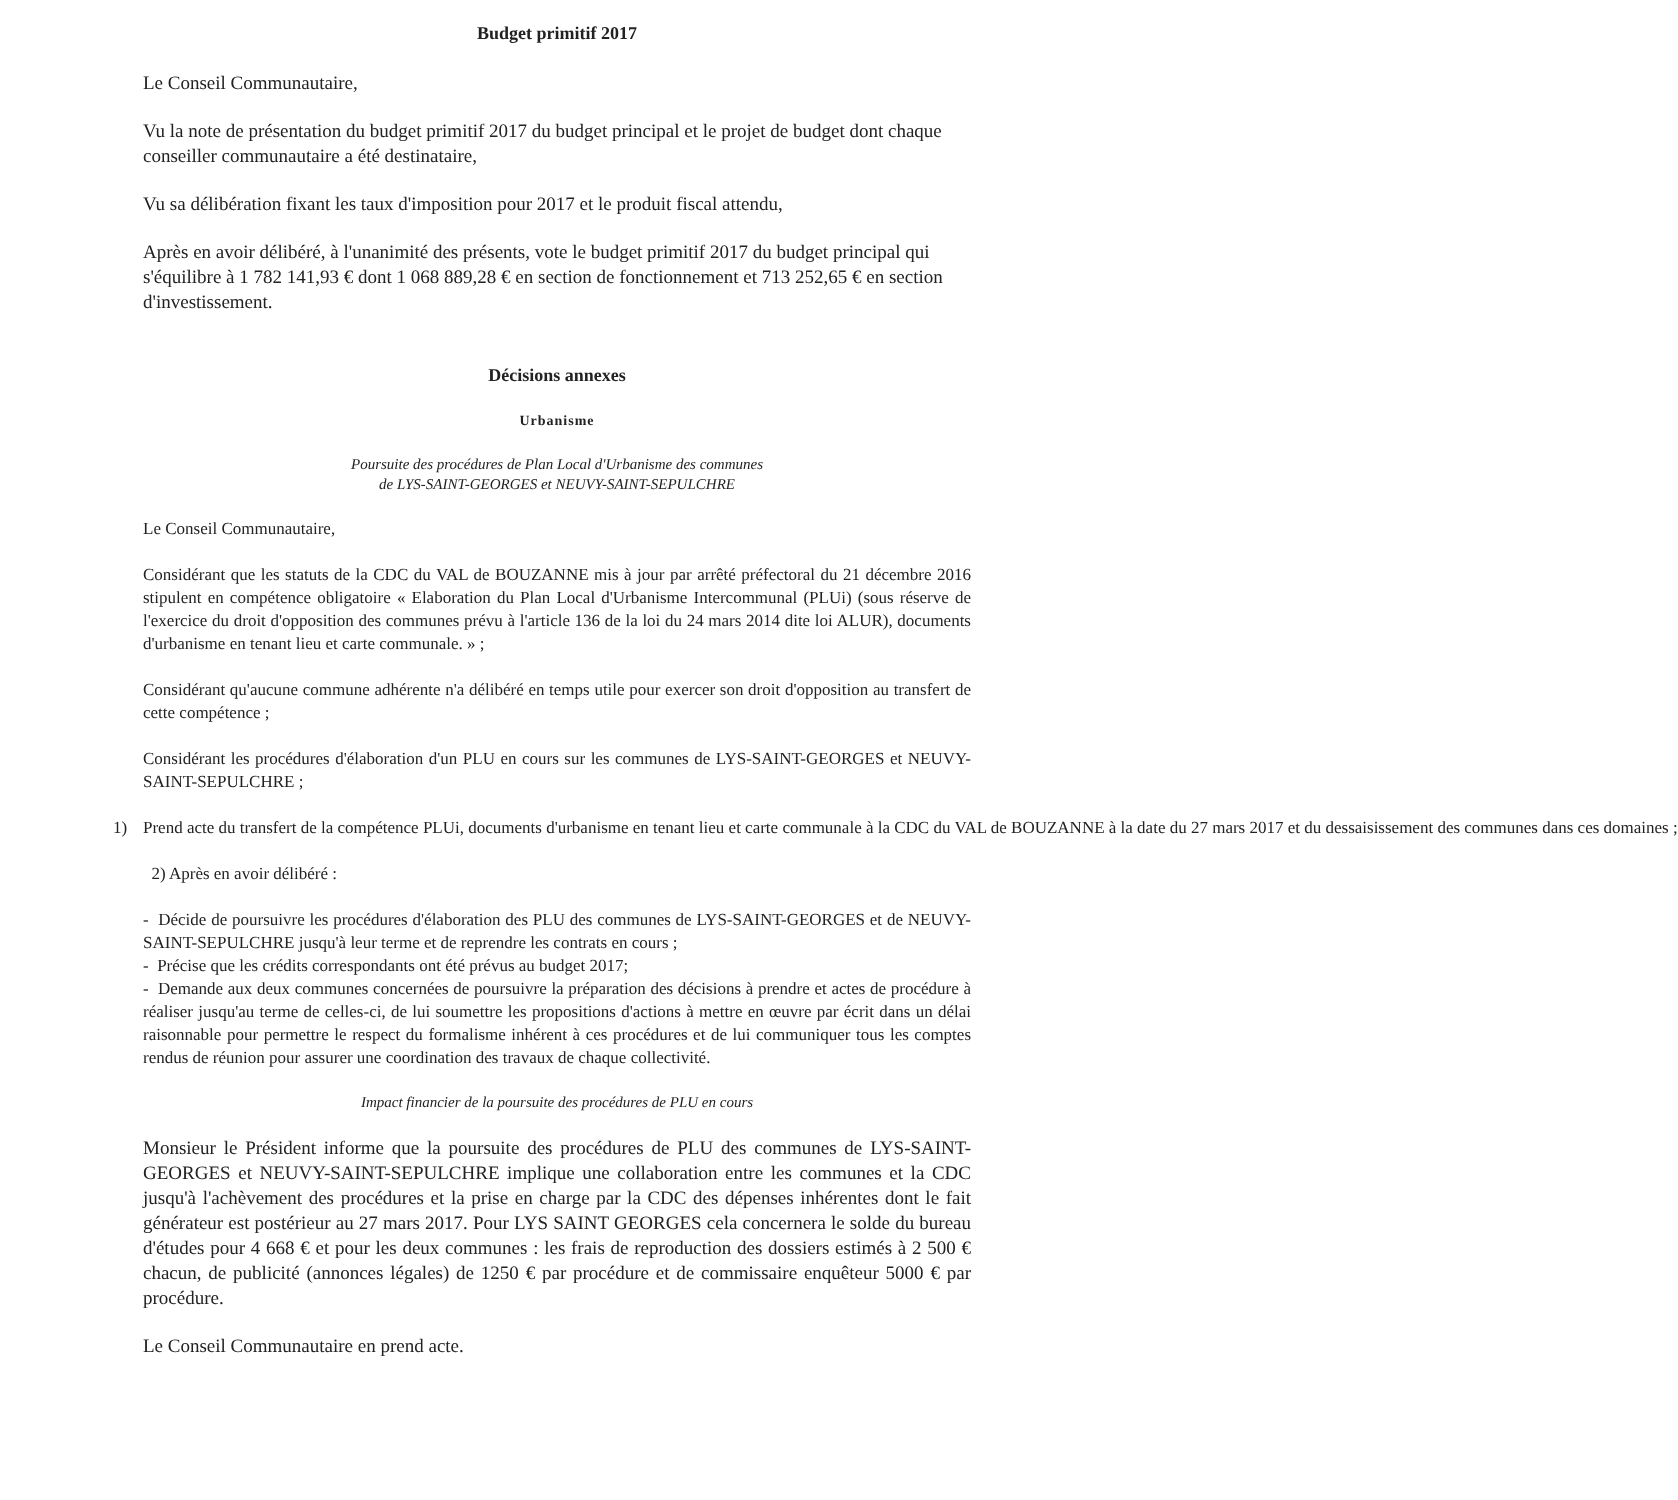Budget primitif 2017
Le Conseil Communautaire,
Vu la note de présentation du budget primitif 2017 du budget principal et le projet de budget dont chaque conseiller communautaire a été destinataire,
Vu sa délibération fixant les taux d'imposition pour 2017 et le produit fiscal attendu,
Après en avoir délibéré, à l'unanimité des présents, vote le budget primitif 2017 du budget principal qui s'équilibre à 1 782 141,93 € dont 1 068 889,28 € en section de fonctionnement et 713 252,65 € en section d'investissement.
Décisions annexes
Urbanisme
Poursuite des procédures de Plan Local d'Urbanisme des communes
de LYS-SAINT-GEORGES et NEUVY-SAINT-SEPULCHRE
Le Conseil Communautaire,
Considérant que les statuts de la CDC du VAL de BOUZANNE mis à jour par arrêté préfectoral du 21 décembre 2016 stipulent en compétence obligatoire « Elaboration du Plan Local d'Urbanisme Intercommunal (PLUi) (sous réserve de l'exercice du droit d'opposition des communes prévu à l'article 136 de la loi du 24 mars 2014 dite loi ALUR), documents d'urbanisme en tenant lieu et carte communale. » ;
Considérant qu'aucune commune adhérente n'a délibéré en temps utile pour exercer son droit d'opposition au transfert de cette compétence ;
Considérant les procédures d'élaboration d'un PLU en cours sur les communes de LYS-SAINT-GEORGES et NEUVY-SAINT-SEPULCHRE ;
1) Prend acte du transfert de la compétence PLUi, documents d'urbanisme en tenant lieu et carte communale à la CDC du VAL de BOUZANNE à la date du 27 mars 2017 et du dessaisissement des communes dans ces domaines ;
2) Après en avoir délibéré :
- Décide de poursuivre les procédures d'élaboration des PLU des communes de LYS-SAINT-GEORGES et de NEUVY-SAINT-SEPULCHRE jusqu'à leur terme et de reprendre les contrats en cours ;
- Précise que les crédits correspondants ont été prévus au budget 2017;
- Demande aux deux communes concernées de poursuivre la préparation des décisions à prendre et actes de procédure à réaliser jusqu'au terme de celles-ci, de lui soumettre les propositions d'actions à mettre en œuvre par écrit dans un délai raisonnable pour permettre le respect du formalisme inhérent à ces procédures et de lui communiquer tous les comptes rendus de réunion pour assurer une coordination des travaux de chaque collectivité.
Impact financier de la poursuite des procédures de PLU en cours
Monsieur le Président informe que la poursuite des procédures de PLU des communes de LYS-SAINT-GEORGES et NEUVY-SAINT-SEPULCHRE implique une collaboration entre les communes et la CDC jusqu'à l'achèvement des procédures et la prise en charge par la CDC des dépenses inhérentes dont le fait générateur est postérieur au 27 mars 2017. Pour LYS SAINT GEORGES cela concernera le solde du bureau d'études pour 4 668 € et pour les deux communes : les frais de reproduction des dossiers estimés à 2 500 € chacun, de publicité (annonces légales) de 1250 € par procédure et de commissaire enquêteur 5000 € par procédure.
Le Conseil Communautaire en prend acte.